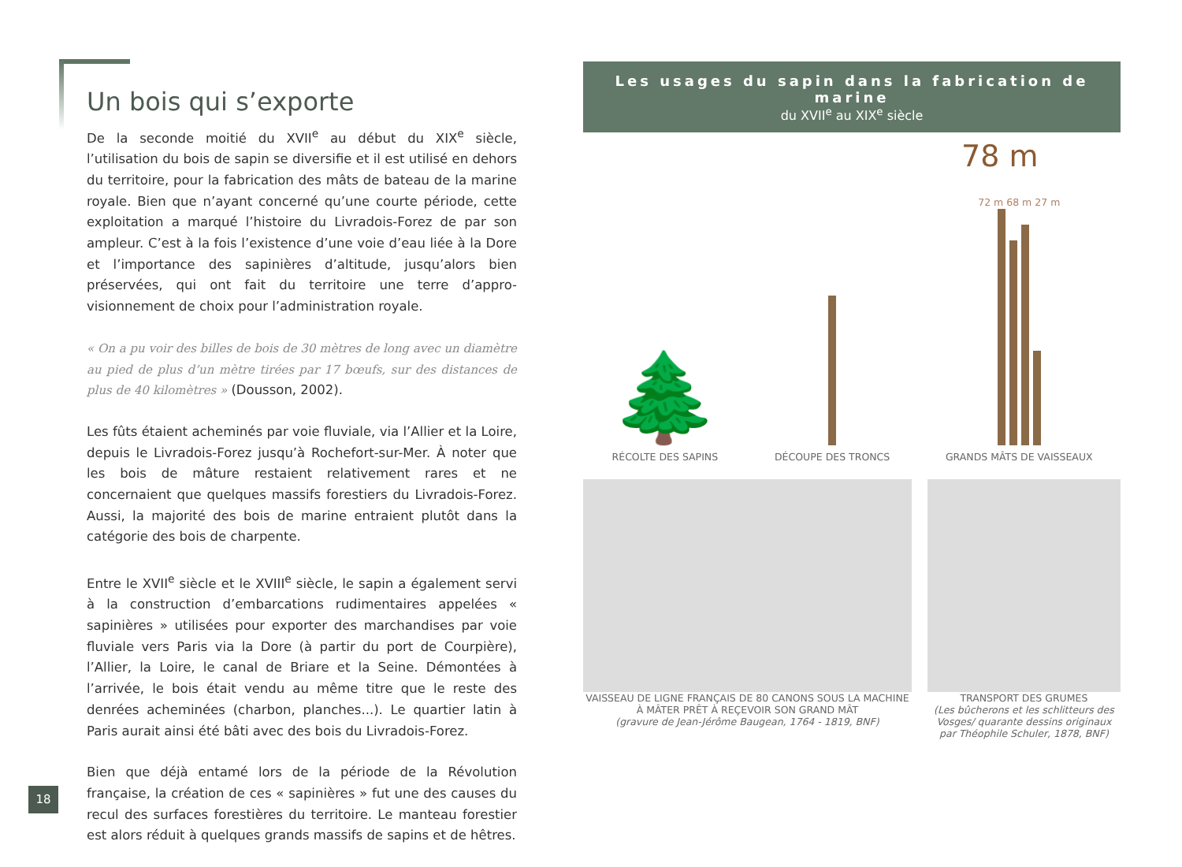Un bois qui s’exporte
De la seconde moitié du XVII<sup>e</sup> au début du XIX<sup>e</sup> siècle, l’utilisation du bois de sapin se diversifie et il est utilisé en dehors du territoire, pour la fabrication des mâts de bateau de la marine royale. Bien que n’ayant concerné qu’une courte période, cette exploitation a marqué l’histoire du Livradois-Forez de par son ampleur. C’est à la fois l’existence d’une voie d’eau liée à la Dore et l’importance des sapinières d’altitude, jusqu’alors bien préservées, qui ont fait du territoire une terre d’appro-visionnement de choix pour l’administration royale.
« On a pu voir des billes de bois de 30 mètres de long avec un diamètre au pied de plus d’un mètre tirées par 17 bœufs, sur des distances de plus de 40 kilomètres » (Dousson, 2002).
Les fûts étaient acheminés par voie fluviale, via l’Allier et la Loire, depuis le Livradois-Forez jusqu’à Rochefort-sur-Mer. À noter que les bois de mâture restaient relativement rares et ne concernaient que quelques massifs forestiers du Livradois-Forez. Aussi, la majorité des bois de marine entraient plutôt dans la catégorie des bois de charpente.
Entre le XVII<sup>e</sup> siècle et le XVIII<sup>e</sup> siècle, le sapin a également servi à la construction d’embarcations rudimentaires appelées « sapinières » utilisées pour exporter des marchandises par voie fluviale vers Paris via la Dore (à partir du port de Courpière), l’Allier, la Loire, le canal de Briare et la Seine. Démontées à l’arrivée, le bois était vendu au même titre que le reste des denrées acheminées (charbon, planches...). Le quartier latin à Paris aurait ainsi été bâti avec des bois du Livradois-Forez.
Bien que déjà entamé lors de la période de la Révolution française, la création de ces « sapinières » fut une des causes du recul des surfaces forestières du territoire. Le manteau forestier est alors réduit à quelques grands massifs de sapins et de hêtres.
Les usages du sapin dans la fabrication de marine
du XVII<sup>e</sup> au XIX<sup>e</sup> siècle
78 m
🌲
RÉCOLTE DES SAPINS
DÉCOUPE DES TRONCS
72 m 68 m 27 m
GRANDS MÂTS DE VAISSEAUX
VAISSEAU DE LIGNE FRANÇAIS DE 80 CANONS SOUS LA MACHINE
À MÂTER PRÊT À REÇEVOIR SON GRAND MÂT
(gravure de Jean-Jérôme Baugean, 1764 - 1819, BNF)
TRANSPORT DES GRUMES
(Les bûcherons et les schlitteurs des Vosges/ quarante dessins originaux par Théophile Schuler, 1878, BNF)
18